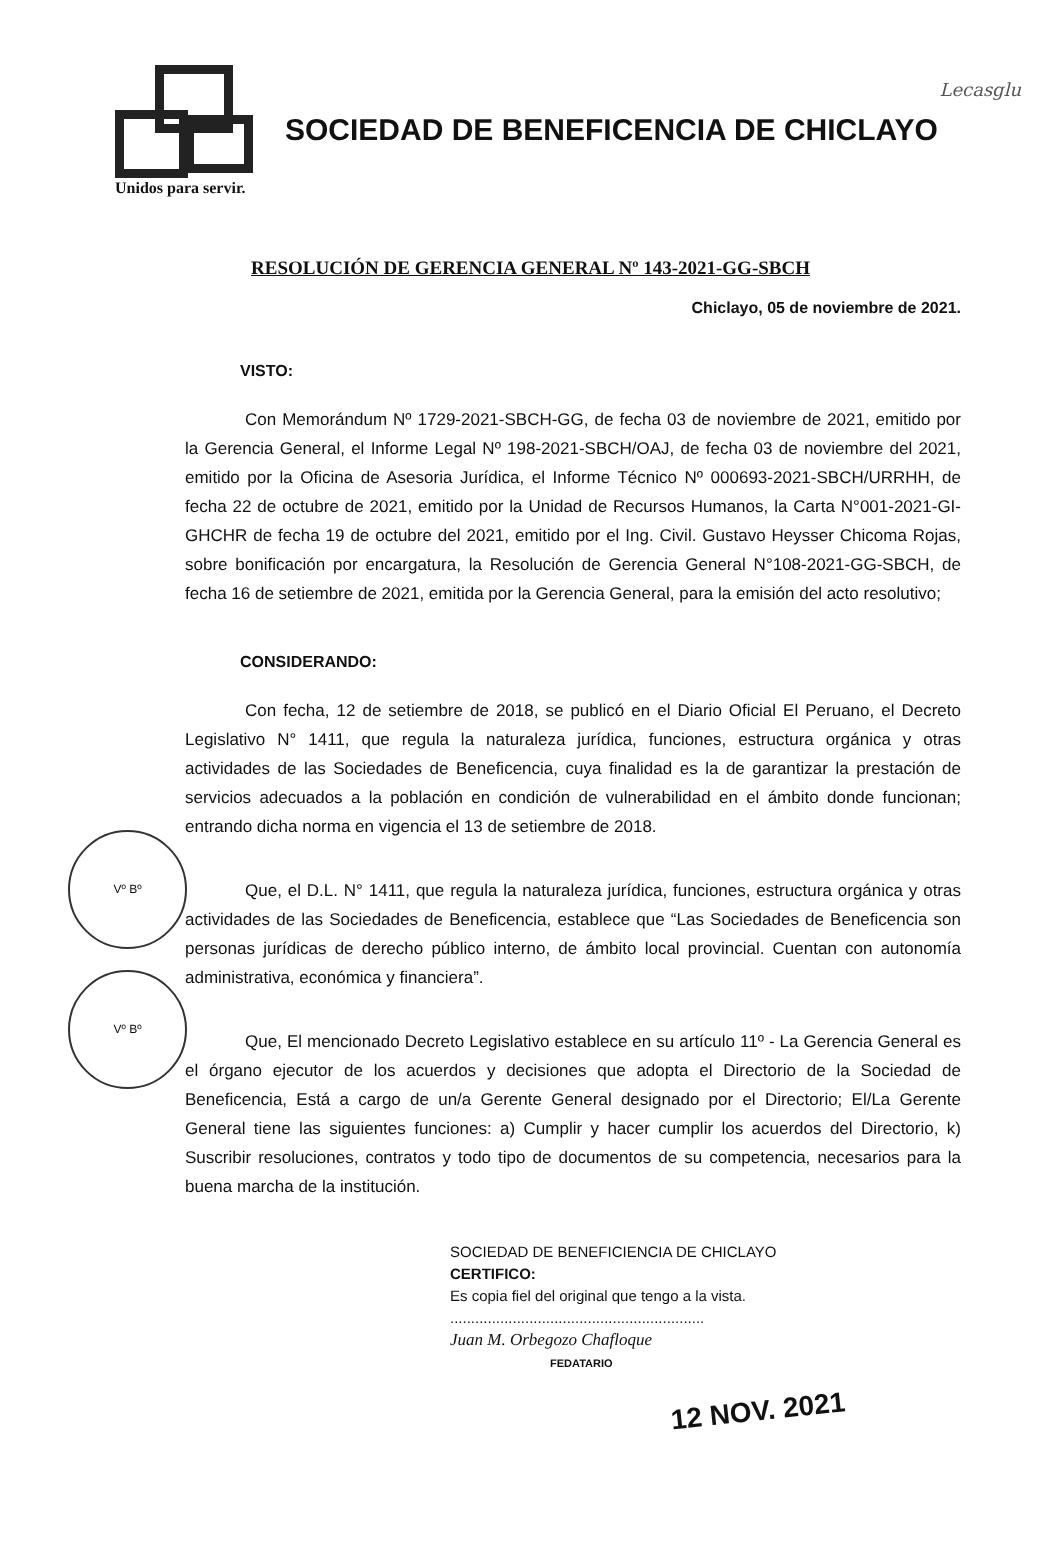Lecasglu
SOCIEDAD DE BENEFICENCIA DE CHICLAYO
Unidos para servir.
RESOLUCIÓN DE GERENCIA GENERAL Nº 143-2021-GG-SBCH
Chiclayo, 05 de noviembre de 2021.
VISTO:
Con Memorándum Nº 1729-2021-SBCH-GG, de fecha 03 de noviembre de 2021, emitido por la Gerencia General, el Informe Legal Nº 198-2021-SBCH/OAJ, de fecha 03 de noviembre del 2021, emitido por la Oficina de Asesoria Jurídica, el Informe Técnico Nº 000693-2021-SBCH/URRHH, de fecha 22 de octubre de 2021, emitido por la Unidad de Recursos Humanos, la Carta N°001-2021-GI-GHCHR de fecha 19 de octubre del 2021, emitido por el Ing. Civil. Gustavo Heysser Chicoma Rojas, sobre bonificación por encargatura, la Resolución de Gerencia General N°108-2021-GG-SBCH, de fecha 16 de setiembre de 2021, emitida por la Gerencia General, para la emisión del acto resolutivo;
CONSIDERANDO:
Vº Bº
Vº Bº
Con fecha, 12 de setiembre de 2018, se publicó en el Diario Oficial El Peruano, el Decreto Legislativo N° 1411, que regula la naturaleza jurídica, funciones, estructura orgánica y otras actividades de las Sociedades de Beneficencia, cuya finalidad es la de garantizar la prestación de servicios adecuados a la población en condición de vulnerabilidad en el ámbito donde funcionan; entrando dicha norma en vigencia el 13 de setiembre de 2018.
Que, el D.L. N° 1411, que regula la naturaleza jurídica, funciones, estructura orgánica y otras actividades de las Sociedades de Beneficencia, establece que “Las Sociedades de Beneficencia son personas jurídicas de derecho público interno, de ámbito local provincial. Cuentan con autonomía administrativa, económica y financiera”.
Que, El mencionado Decreto Legislativo establece en su artículo 11º - La Gerencia General es el órgano ejecutor de los acuerdos y decisiones que adopta el Directorio de la Sociedad de Beneficencia, Está a cargo de un/a Gerente General designado por el Directorio; El/La Gerente General tiene las siguientes funciones: a) Cumplir y hacer cumplir los acuerdos del Directorio, k) Suscribir resoluciones, contratos y todo tipo de documentos de su competencia, necesarios para la buena marcha de la institución.
SOCIEDAD DE BENEFICIENCIA DE CHICLAYO
CERTIFICO:
Es copia fiel del original que tengo a la vista.
.............................................................
Juan M. Orbegozo Chafloque
FEDATARIO
12 NOV. 2021